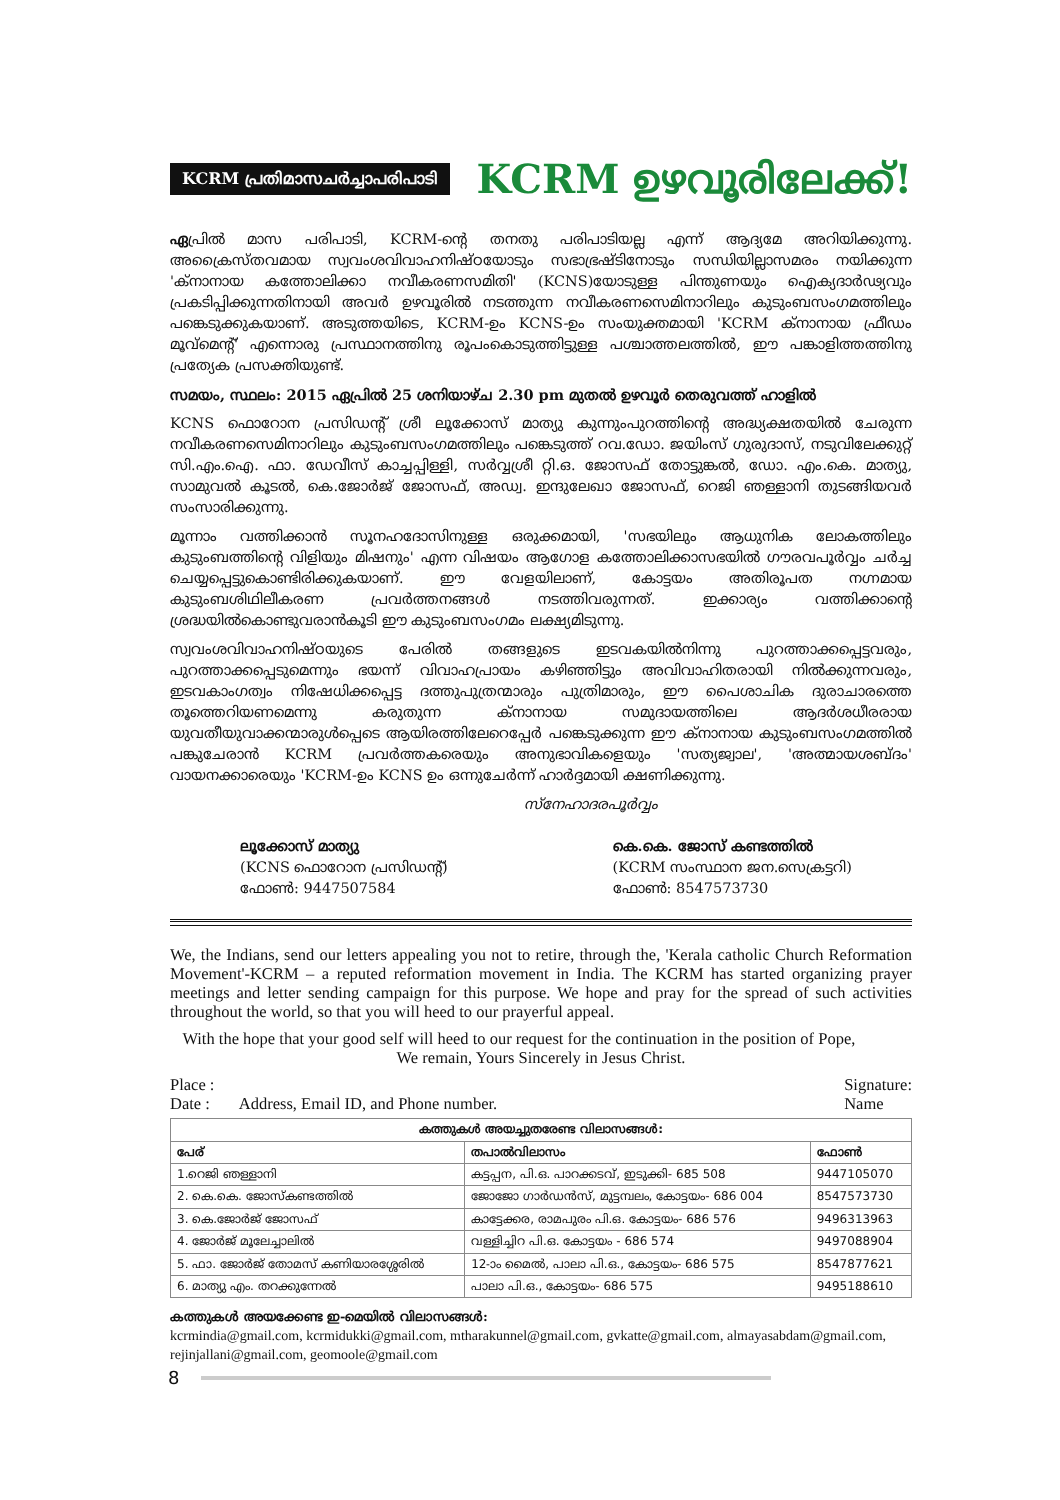KCRM പ്രതിമാസചർച്ചാപരിപാടി
KCRM ഉഴവൂരിലേക്ക്!
ഏപ്രിൽ മാസ പരിപാടി, KCRM-ന്റെ തനതു പരിപാടിയല്ല എന്ന് ആദ്യമേ അറിയിക്കുന്നു. അക്രൈസ്തവമായ സ്വവംശവിവാഹനിഷ്ഠയോടും സഭാഭ്രഷ്ടിനോടും സന്ധിയില്ലാസമരം നയിക്കുന്ന 'ക്നാനായ കത്തോലിക്കാ നവീകരണസമിതി' (KCNS)യോടുള്ള പിന്തുണയും ഐക്യദാർഢ്യവും പ്രകടിപ്പിക്കുന്നതിനായി അവർ ഉഴവൂരിൽ നടത്തുന്ന നവീകരണസെമിനാറിലും കുടുംബസംഗമത്തിലും പങ്കെടുക്കുകയാണ്. അടുത്തയിടെ, KCRM-ഉം KCNS-ഉം സംയുക്തമായി 'KCRM ക്നാനായ ഫ്രീഡം മൂവ്മെന്റ്' എന്നൊരു പ്രസ്ഥാനത്തിനു രൂപംകൊടുത്തിട്ടുള്ള പശ്ചാത്തലത്തിൽ, ഈ പങ്കാളിത്തത്തിനു പ്രത്യേക പ്രസക്തിയുണ്ട്.
സമയം, സ്ഥലം: 2015 ഏപ്രിൽ 25 ശനിയാഴ്ച 2.30 pm മുതൽ ഉഴവൂർ തെരുവത്ത് ഹാളിൽ
KCNS ഫൊറോന പ്രസിഡന്റ് ശ്രീ ലൂക്കോസ് മാത്യു കുന്നുംപുറത്തിന്റെ അദ്ധ്യക്ഷതയിൽ ചേരുന്ന നവീകരണസെമിനാറിലും കുടുംബസംഗമത്തിലും പങ്കെടുത്ത് റവ.ഡോ. ജയിംസ് ഗുരുദാസ്, നടുവിലേക്കുറ്റ് സി.എം.ഐ. ഫാ. ഡേവീസ് കാച്ചപ്പിള്ളി, സർവ്വശ്രീ റ്റി.ഒ. ജോസഫ് തോട്ടുങ്കൽ, ഡോ. എം.കെ. മാത്യു, സാമുവൽ കൂടൽ, കെ.ജോർജ് ജോസഫ്, അഡ്വ. ഇന്ദുലേഖാ ജോസഫ്, റെജി ഞള്ളാനി തുടങ്ങിയവർ സംസാരിക്കുന്നു.
മൂന്നാം വത്തിക്കാൻ സൂനഹദോസിനുള്ള ഒരുക്കമായി, 'സഭയിലും ആധുനിക ലോകത്തിലും കുടുംബത്തിന്റെ വിളിയും മിഷനും' എന്ന വിഷയം ആഗോള കത്തോലിക്കാസഭയിൽ ഗൗരവപൂർവ്വം ചർച്ച ചെയ്യപ്പെട്ടുകൊണ്ടിരിക്കുകയാണ്. ഈ വേളയിലാണ്, കോട്ടയം അതിരൂപത നഗ്നമായ കുടുംബശിഥിലീകരണ പ്രവർത്തനങ്ങൾ നടത്തിവരുന്നത്. ഇക്കാര്യം വത്തിക്കാന്റെ ശ്രദ്ധയിൽകൊണ്ടുവരാൻകൂടി ഈ കുടുംബസംഗമം ലക്ഷ്യമിടുന്നു.
സ്വവംശവിവാഹനിഷ്ഠയുടെ പേരിൽ തങ്ങളുടെ ഇടവകയിൽനിന്നു പുറത്താക്കപ്പെട്ടവരും, പുറത്താക്കപ്പെടുമെന്നും ഭയന്ന് വിവാഹപ്രായം കഴിഞ്ഞിട്ടും അവിവാഹിതരായി നിൽക്കുന്നവരും, ഇടവകാംഗത്വം നിഷേധിക്കപ്പെട്ട ദത്തുപുത്രന്മാരും പുത്രിമാരും, ഈ പൈശാചിക ദുരാചാരത്തെ തൂത്തെറിയണമെന്നു കരുതുന്ന ക്നാനായ സമുദായത്തിലെ ആദർശധീരരായ യുവതീയുവാക്കന്മാരുൾപ്പെടെ ആയിരത്തിലേറെപ്പേർ പങ്കെടുക്കുന്ന ഈ ക്നാനായ കുടുംബസംഗമത്തിൽ പങ്കുചേരാൻ KCRM പ്രവർത്തകരെയും അനുഭാവികളെയും 'സത്യജ്വാല', 'അത്മായശബ്ദം' വായനക്കാരെയും 'KCRM-ഉം KCNS ഉം ഒന്നുചേർന്ന് ഹാർദ്ദമായി ക്ഷണിക്കുന്നു.
സ്നേഹാദരപൂർവ്വം
ലൂക്കോസ് മാത്യു
(KCNS ഫൊറോന പ്രസിഡന്റ്)
ഫോൺ: 9447507584
കെ.കെ. ജോസ് കണ്ടത്തിൽ
(KCRM സംസ്ഥാന ജന.സെക്രട്ടറി)
ഫോൺ: 8547573730
We, the Indians, send our letters appealing you not to retire, through the, 'Kerala catholic Church Reformation Movement'-KCRM – a reputed reformation movement in India. The KCRM has started organizing prayer meetings and letter sending campaign for this purpose. We hope and pray for the spread of such activities throughout the world, so that you will heed to our prayerful appeal.
With the hope that your good self will heed to our request for the continuation in the position of Pope,
We remain, Yours Sincerely in Jesus Christ.
Place :
Date : Address, Email ID, and Phone number.
Signature:
Name
| കത്തുകൾ അയച്ചുതരേണ്ട വിലാസങ്ങൾ: | | |
| --- | --- | --- |
| പേര് | തപാൽവിലാസം | ഫോൺ |
| 1.റെജി ഞള്ളാനി | കട്ടപ്പന, പി.ഒ. പാറക്കടവ്, ഇടുക്കി- 685 508 | 9447105070 |
| 2. കെ.കെ. ജോസ്കണ്ടത്തിൽ | ജോജോ ഗാർഡൻസ്, മുട്ടമ്പലം, കോട്ടയം- 686 004 | 8547573730 |
| 3. കെ.ജോർജ് ജോസഫ് | കാട്ടേക്കര, രാമപുരം പി.ഒ. കോട്ടയം- 686 576 | 9496313963 |
| 4. ജോർജ് മൂലേച്ചാലിൽ | വള്ളിച്ചിറ പി.ഒ. കോട്ടയം - 686 574 | 9497088904 |
| 5. ഫാ. ജോർജ് തോമസ് കണിയാരശ്ശേരിൽ | 12-ാം മൈൽ, പാലാ പി.ഒ., കോട്ടയം- 686 575 | 8547877621 |
| 6. മാത്യു എം. തറക്കുന്നേൽ | പാലാ പി.ഒ., കോട്ടയം- 686 575 | 9495188610 |
കത്തുകൾ അയക്കേണ്ട ഇ-മെയിൽ വിലാസങ്ങൾ:
kcrmindia@gmail.com, kcrmidukki@gmail.com, mtharakunnel@gmail.com, gvkatte@gmail.com, almayasabdam@gmail.com, rejinjallani@gmail.com, geomoole@gmail.com
8